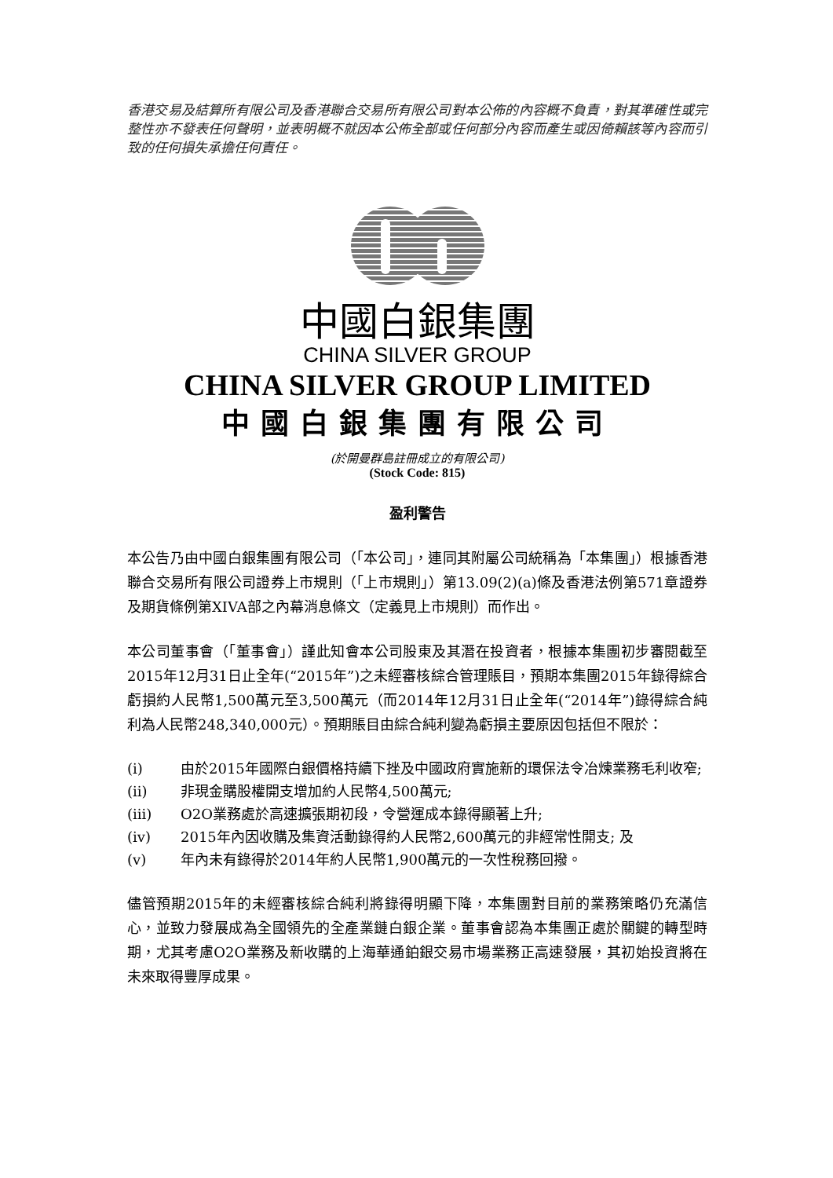香港交易及結算所有限公司及香港聯合交易所有限公司對本公佈的內容概不負責，對其準確性或完整性亦不發表任何聲明，並表明概不就因本公佈全部或任何部分內容而產生或因倚賴該等內容而引致的任何損失承擔任何責任。
中國白銀集團
CHINA SILVER GROUP
CHINA SILVER GROUP LIMITED
中國白銀集團有限公司
(於開曼群島註冊成立的有限公司)
(Stock Code: 815)
盈利警告
本公告乃由中國白銀集團有限公司（「本公司」，連同其附屬公司統稱為「本集團」）根據香港聯合交易所有限公司證券上市規則（「上市規則」）第13.09(2)(a)條及香港法例第571章證券及期貨條例第XIVA部之內幕消息條文（定義見上市規則）而作出。
本公司董事會（「董事會」）謹此知會本公司股東及其潛在投資者，根據本集團初步審閱截至2015年12月31日止全年(“2015年”)之未經審核綜合管理賬目，預期本集團2015年錄得綜合虧損約人民幣1,500萬元至3,500萬元（而2014年12月31日止全年(“2014年”)錄得綜合純利為人民幣248,340,000元）。預期賬目由綜合純利變為虧損主要原因包括但不限於：
(i) 由於2015年國際白銀價格持續下挫及中國政府實施新的環保法令冶煉業務毛利收窄;
(ii) 非現金購股權開支增加約人民幣4,500萬元;
(iii) O2O業務處於高速擴張期初段，令營運成本錄得顯著上升;
(iv) 2015年內因收購及集資活動錄得約人民幣2,600萬元的非經常性開支; 及
(v) 年內未有錄得於2014年約人民幣1,900萬元的一次性稅務回撥。
儘管預期2015年的未經審核綜合純利將錄得明顯下降，本集團對目前的業務策略仍充滿信心，並致力發展成為全國領先的全產業鏈白銀企業。董事會認為本集團正處於關鍵的轉型時期，尤其考慮O2O業務及新收購的上海華通鉑銀交易市場業務正高速發展，其初始投資將在未來取得豐厚成果。